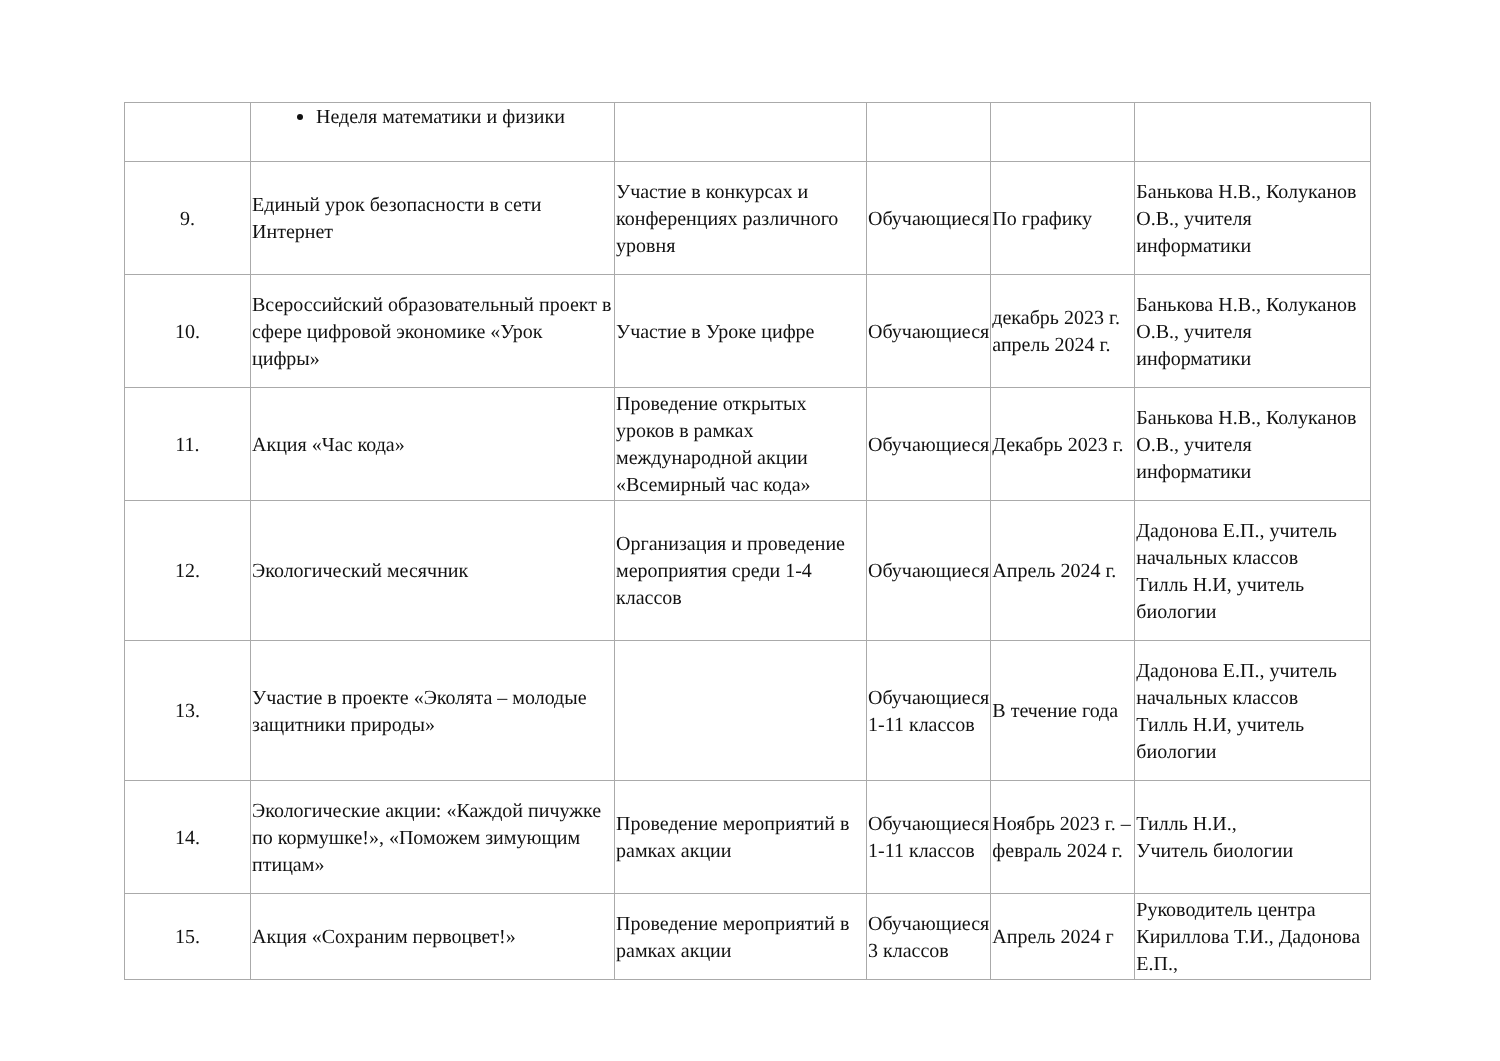| | Неделя математики и физики | | | | |
| 9. | Единый урок безопасности в сети Интернет | Участие в конкурсах и конференциях различного уровня | Обучающиеся | По графику | Банькова Н.В., Колуканов О.В., учителя информатики |
| 10. | Всероссийский образовательный проект в сфере цифровой экономике «Урок цифры» | Участие в Уроке цифре | Обучающиеся | декабрь 2023 г. апрель 2024 г. | Банькова Н.В., Колуканов О.В., учителя информатики |
| 11. | Акция «Час кода» | Проведение открытых уроков в рамках международной акции «Всемирный час кода» | Обучающиеся | Декабрь 2023 г. | Банькова Н.В., Колуканов О.В., учителя информатики |
| 12. | Экологический месячник | Организация и проведение мероприятия среди 1-4 классов | Обучающиеся | Апрель 2024 г. | Дадонова Е.П., учитель начальных классов Тилль Н.И, учитель биологии |
| 13. | Участие в проекте «Эколята – молодые защитники природы» | | Обучающиеся 1-11 классов | В течение года | Дадонова Е.П., учитель начальных классов Тилль Н.И, учитель биологии |
| 14. | Экологические акции: «Каждой пичужке по кормушке!», «Поможем зимующим птицам» | Проведение мероприятий в рамках акции | Обучающиеся 1-11 классов | Ноябрь 2023 г. – февраль 2024 г. | Тилль Н.И., Учитель биологии |
| 15. | Акция «Сохраним первоцвет!» | Проведение мероприятий в рамках акции | Обучающиеся 3 классов | Апрель 2024 г | Руководитель центра Кириллова Т.И., Дадонова Е.П., |